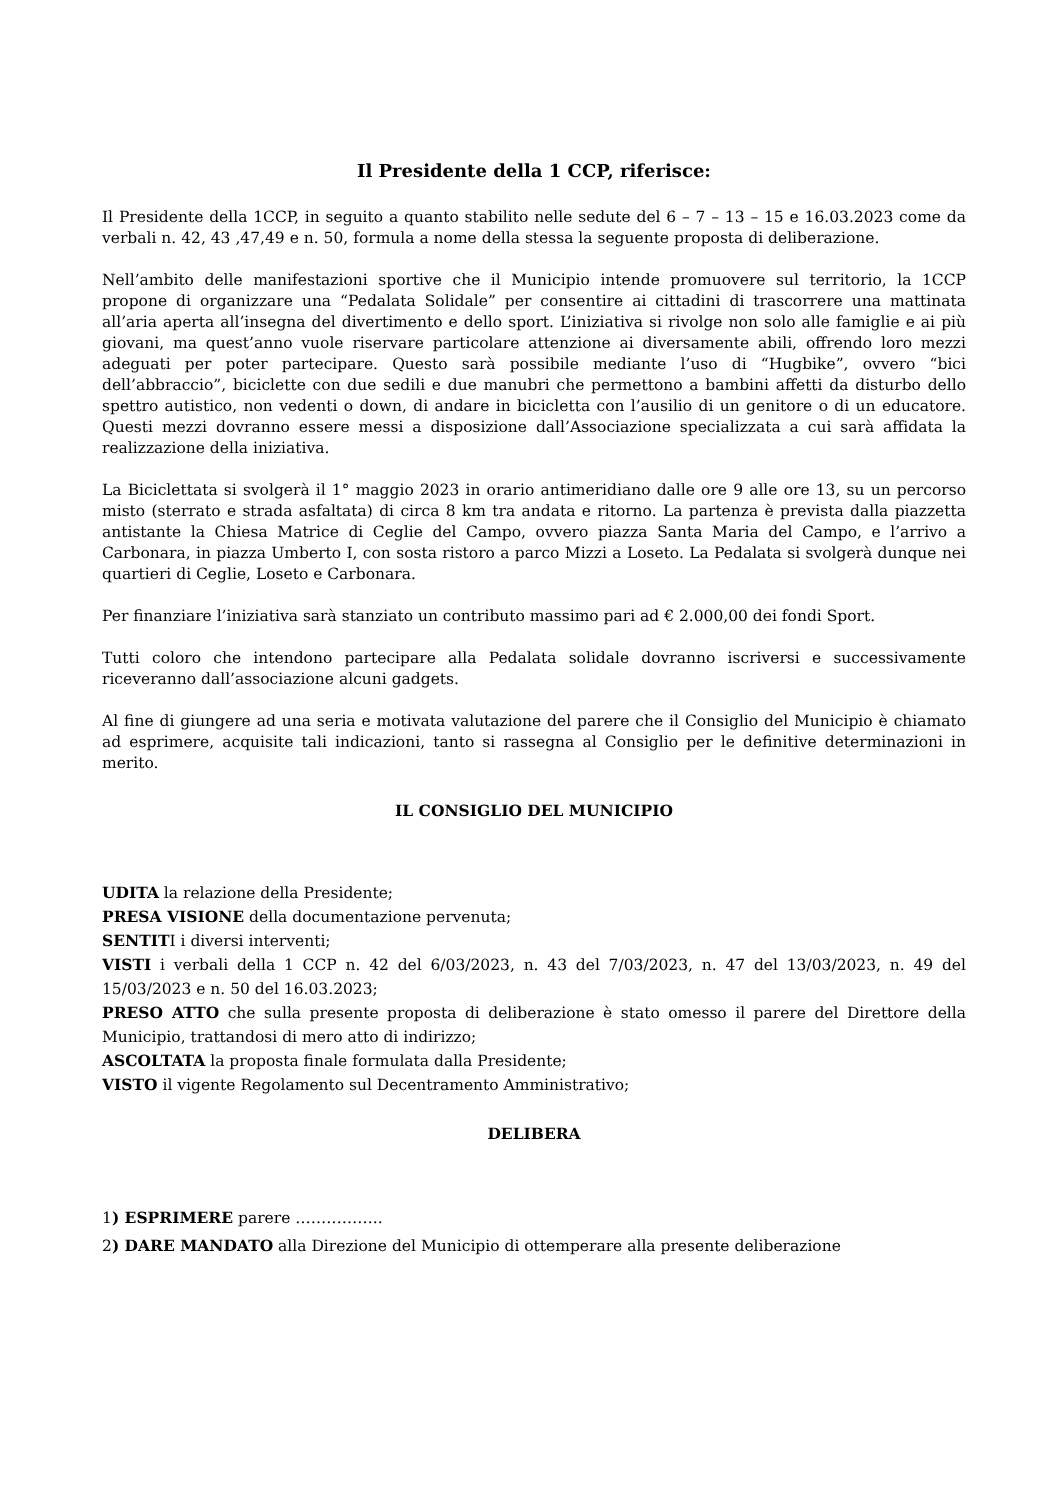Il Presidente della 1 CCP, riferisce:
Il Presidente della 1CCP, in seguito a quanto stabilito nelle sedute del 6 – 7 – 13 – 15 e 16.03.2023 come da verbali n. 42, 43 ,47,49 e n. 50, formula a nome della stessa la seguente proposta di deliberazione.
Nell’ambito delle manifestazioni sportive che il Municipio intende promuovere sul territorio, la 1CCP propone di organizzare una “Pedalata Solidale” per consentire ai cittadini di trascorrere una mattinata all’aria aperta all’insegna del divertimento e dello sport. L’iniziativa si rivolge non solo alle famiglie e ai più giovani, ma quest’anno vuole riservare particolare attenzione ai diversamente abili, offrendo loro mezzi adeguati per poter partecipare. Questo sarà possibile mediante l’uso di “Hugbike”, ovvero “bici dell’abbraccio”, biciclette con due sedili e due manubri che permettono a bambini affetti da disturbo dello spettro autistico, non vedenti o down, di andare in bicicletta con l’ausilio di un genitore o di un educatore. Questi mezzi dovranno essere messi a disposizione dall’Associazione specializzata a cui sarà affidata la realizzazione della iniziativa.
La Biciclettata si svolgerà il 1° maggio 2023 in orario antimeridiano dalle ore 9 alle ore 13, su un percorso misto (sterrato e strada asfaltata) di circa 8 km tra andata e ritorno. La partenza è prevista dalla piazzetta antistante la Chiesa Matrice di Ceglie del Campo, ovvero piazza Santa Maria del Campo, e l’arrivo a Carbonara, in piazza Umberto I, con sosta ristoro a parco Mizzi a Loseto. La Pedalata si svolgerà dunque nei quartieri di Ceglie, Loseto e Carbonara.
Per finanziare l’iniziativa sarà stanziato un contributo massimo pari ad € 2.000,00 dei fondi Sport.
Tutti coloro che intendono partecipare alla Pedalata solidale dovranno iscriversi e successivamente riceveranno dall’associazione alcuni gadgets.
Al fine di giungere ad una seria e motivata valutazione del parere che il Consiglio del Municipio è chiamato ad esprimere, acquisite tali indicazioni, tanto si rassegna al Consiglio per le definitive determinazioni in merito.
IL CONSIGLIO DEL MUNICIPIO
UDITA la relazione della Presidente;
PRESA VISIONE della documentazione pervenuta;
SENTITI i diversi interventi;
VISTI i verbali della 1 CCP n. 42 del 6/03/2023, n. 43 del 7/03/2023, n. 47 del 13/03/2023, n. 49 del 15/03/2023 e n. 50 del 16.03.2023;
PRESO ATTO che sulla presente proposta di deliberazione è stato omesso il parere del Direttore della Municipio, trattandosi di mero atto di indirizzo;
ASCOLTATA la proposta finale formulata dalla Presidente;
VISTO il vigente Regolamento sul Decentramento Amministrativo;
DELIBERA
1) ESPRIMERE parere ……………..
2) DARE MANDATO alla Direzione del Municipio di ottemperare alla presente deliberazione